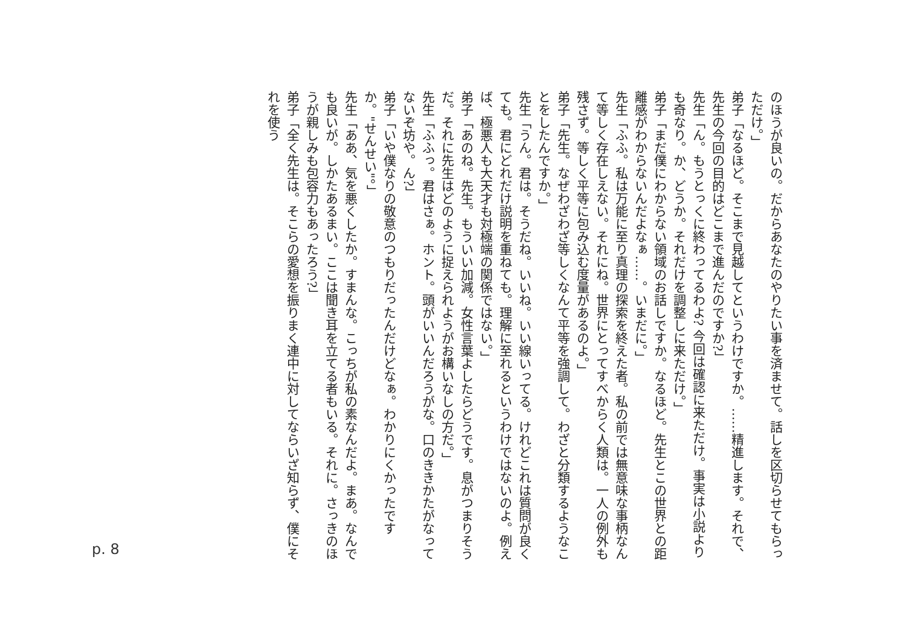のほうが良いの。だからあなたのやりたい事を済ませて。話しを区切らせてもらっただけ。」
弟子「なるほど。そこまで見越してというわけですか。……精進します。それで、先生の今回の目的はどこまで進んだのですか?」
先生「ん。もうとっくに終わってるわよ? 今回は確認に来ただけ。事実は小説よりも奇なり。か、どうか。それだけを調整しに来ただけ。」
弟子「まだ僕にわからない領域のお話しですか。なるほど。先生とこの世界との距離感がわからないんだよなぁ……。いまだに。」
先生「ふふ。私は万能に至り真理の探索を終えた者。私の前では無意味な事柄なんて等しく存在しえない。それにね。世界にとってすべからく人類は。一人の例外も残さず。等しく平等に包み込む度量があるのよ。」
弟子「先生。なぜわざわざ等しくなんて平等を強調して。わざと分類するようなことをしたんですか。」
先生「うん。君は。そうだね。いいね。いい線いってる。けれどこれは質問が良くても。君にどれだけ説明を重ねても。理解に至れるというわけではないのよ。例えば、極悪人も大天才も対極端の関係ではない。」
弟子「あのね。先生。もういい加減。女性言葉よしたらどうです。息がつまりそうだ。それに先生はどのように捉えられようがお構いなしの方だ。」
先生「ふふっ。君はさぁ。ホント。頭がいいんだろうがな。口のききかたがなってないぞ坊や。ん?」
弟子「いや僕なりの敬意のつもりだったんだけどなぁ。わかりにくかったですか。"せんせい"。」
先生「ああ、気を悪くしたか。すまんな。こっちが私の素なんだよ。まあ。なんでも良いが。しかたあるまい。ここは聞き耳を立てる者もいる。それに。さっきのほうが親しみも包容力もあったろう?」
弟子「全く先生は。そこらの愛想を振りまく連中に対してならいざ知らず、僕にそれを使う
p. 8